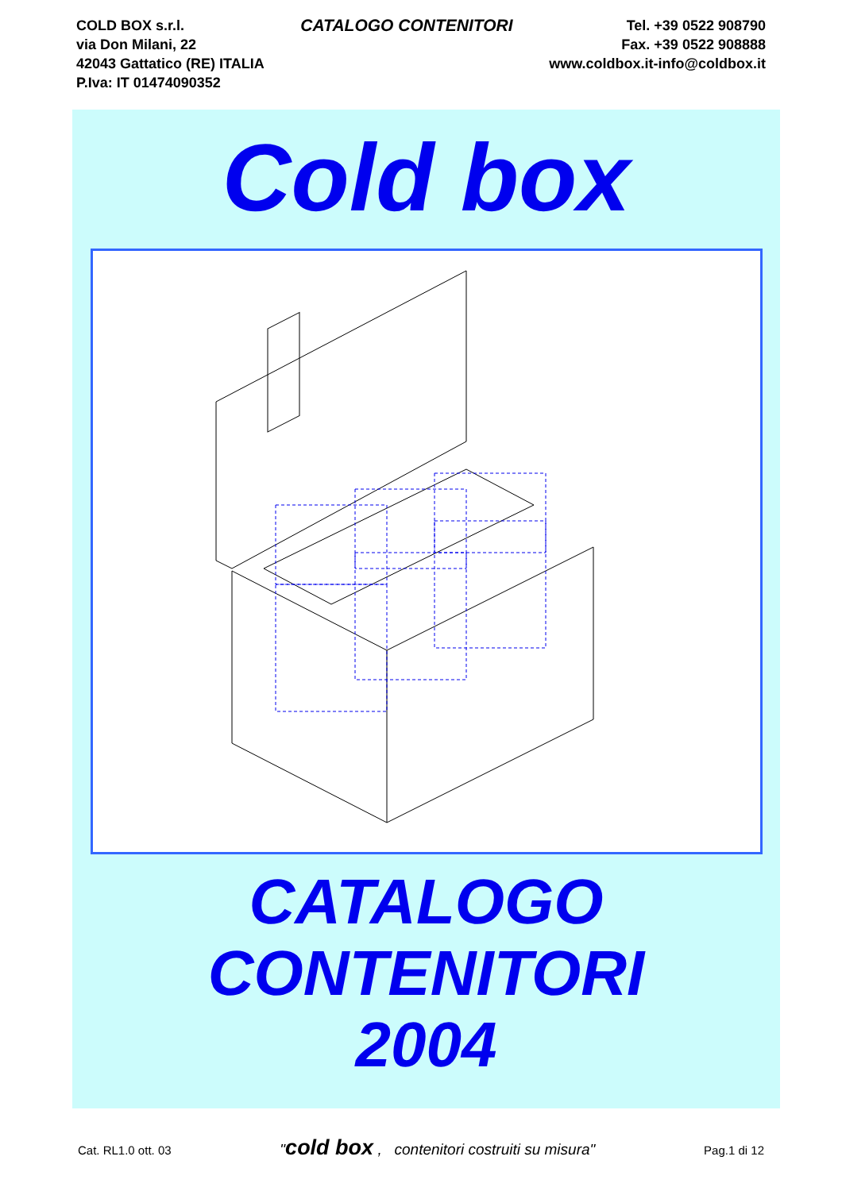COLD BOX s.r.l.
via Don Milani, 22
42043 Gattatico (RE) ITALIA
P.Iva: IT 01474090352
CATALOGO CONTENITORI
Tel. +39 0522 908790
Fax. +39 0522 908888
www.coldbox.it-info@coldbox.it
Cold box
CATALOGO
CONTENITORI
2004
Cat. RL1.0 ott. 03 "cold box , contenitori costruiti su misura" Pag.1 di 12